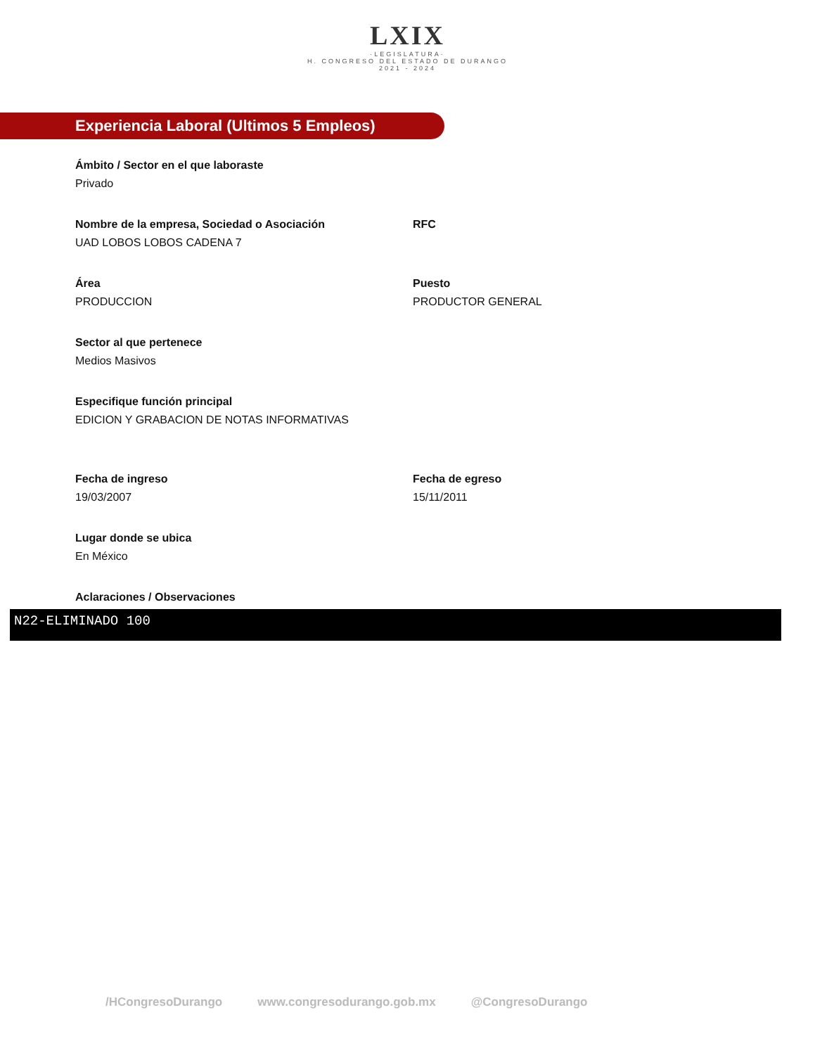LXIX
·LEGISLATURA·
H. CONGRESO DEL ESTADO DE DURANGO
2021 - 2024
Experiencia Laboral (Ultimos 5 Empleos)
Ámbito / Sector en el que laboraste
Privado
Nombre de la empresa, Sociedad o Asociación
UAD LOBOS LOBOS CADENA 7
RFC
Área
PRODUCCION
Puesto
PRODUCTOR GENERAL
Sector al que pertenece
Medios Masivos
Especifique función principal
EDICION Y GRABACION DE NOTAS INFORMATIVAS
Fecha de ingreso
19/03/2007
Fecha de egreso
15/11/2011
Lugar donde se ubica
En México
Aclaraciones / Observaciones
N22-ELIMINADO 100
/HCongresoDurango www.congresodurango.gob.mx @CongresoDurango